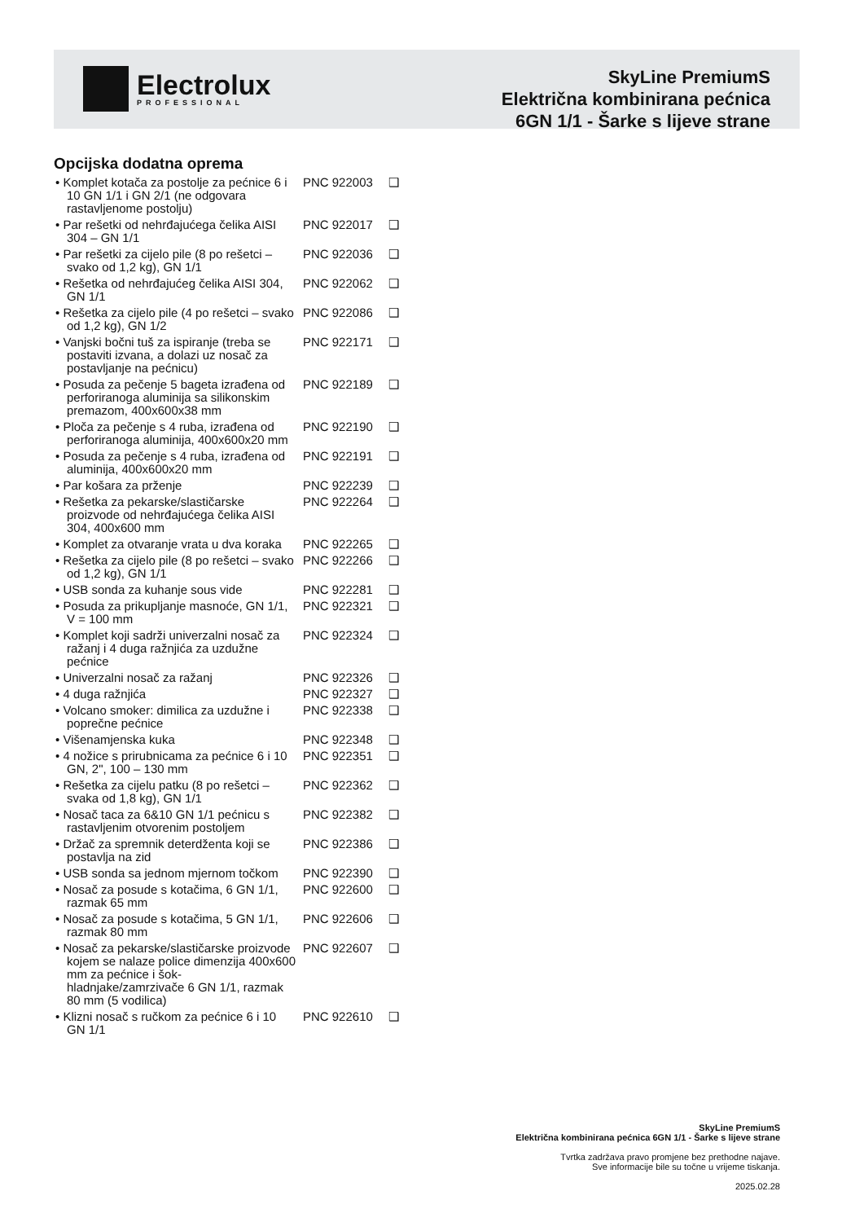Electrolux
PROFESSIONAL
SkyLine PremiumS
Električna kombinirana pećnica
6GN 1/1 - Šarke s lijeve strane
Opcijska dodatna oprema
• Komplet kotača za postolje za pećnice 6 i 10 GN 1/1 i GN 2/1 (ne odgovara rastavljenome postolju)
PNC 922003 ❑
• Par rešetki od nehrđajućega čelika AISI 304 – GN 1/1
PNC 922017 ❑
• Par rešetki za cijelo pile (8 po rešetci – svako od 1,2 kg), GN 1/1
PNC 922036 ❑
• Rešetka od nehrđajućeg čelika AISI 304, GN 1/1
PNC 922062 ❑
• Rešetka za cijelo pile (4 po rešetci – svako od 1,2 kg), GN 1/2
PNC 922086 ❑
• Vanjski bočni tuš za ispiranje (treba se postaviti izvana, a dolazi uz nosač za postavljanje na pećnicu)
PNC 922171 ❑
• Posuda za pečenje 5 bageta izrađena od perforiranoga aluminija sa silikonskim premazom, 400x600x38 mm
PNC 922189 ❑
• Ploča za pečenje s 4 ruba, izrađena od perforiranoga aluminija, 400x600x20 mm
PNC 922190 ❑
• Posuda za pečenje s 4 ruba, izrađena od aluminija, 400x600x20 mm
PNC 922191 ❑
• Par košara za prženje PNC 922239 ❑
• Rešetka za pekarske/slastičarske proizvode od nehrđajućega čelika AISI 304, 400x600 mm
PNC 922264 ❑
• Komplet za otvaranje vrata u dva koraka
PNC 922265 ❑
• Rešetka za cijelo pile (8 po rešetci – svako od 1,2 kg), GN 1/1
PNC 922266 ❑
• USB sonda za kuhanje sous vide PNC 922281 ❑
• Posuda za prikupljanje masnoće, GN 1/1, V = 100 mm
PNC 922321 ❑
• Komplet koji sadrži univerzalni nosač za ražanj i 4 duga ražnjića za uzdužne pećnice
PNC 922324 ❑
• Univerzalni nosač za ražanj PNC 922326 ❑
• 4 duga ražnjića PNC 922327 ❑
• Volcano smoker: dimilica za uzdužne i poprečne pećnice
PNC 922338 ❑
• Višenamjenska kuka PNC 922348 ❑
• 4 nožice s prirubnicama za pećnice 6 i 10 GN, 2", 100 – 130 mm
PNC 922351 ❑
• Rešetka za cijelu patku (8 po rešetci – svaka od 1,8 kg), GN 1/1
PNC 922362 ❑
• Nosač taca za 6&10 GN 1/1 pećnicu s rastavljenim otvorenim postoljem
PNC 922382 ❑
• Držač za spremnik deterdženta koji se postavlja na zid
PNC 922386 ❑
• USB sonda sa jednom mjernom točkom
PNC 922390 ❑
• Nosač za posude s kotačima, 6 GN 1/1, razmak 65 mm
PNC 922600 ❑
• Nosač za posude s kotačima, 5 GN 1/1, razmak 80 mm
PNC 922606 ❑
• Nosač za pekarske/slastičarske proizvode kojem se nalaze police dimenzija 400x600 mm za pećnice i šok-hladnjake/zamrzivače 6 GN 1/1, razmak 80 mm (5 vodilica)
PNC 922607 ❑
• Klizni nosač s ručkom za pećnice 6 i 10 GN 1/1
PNC 922610 ❑
SkyLine PremiumS
Električna kombinirana pećnica 6GN 1/1 - Šarke s lijeve strane
Tvrtka zadržava pravo promjene bez prethodne najave.
Sve informacije bile su točne u vrijeme tiskanja.
2025.02.28